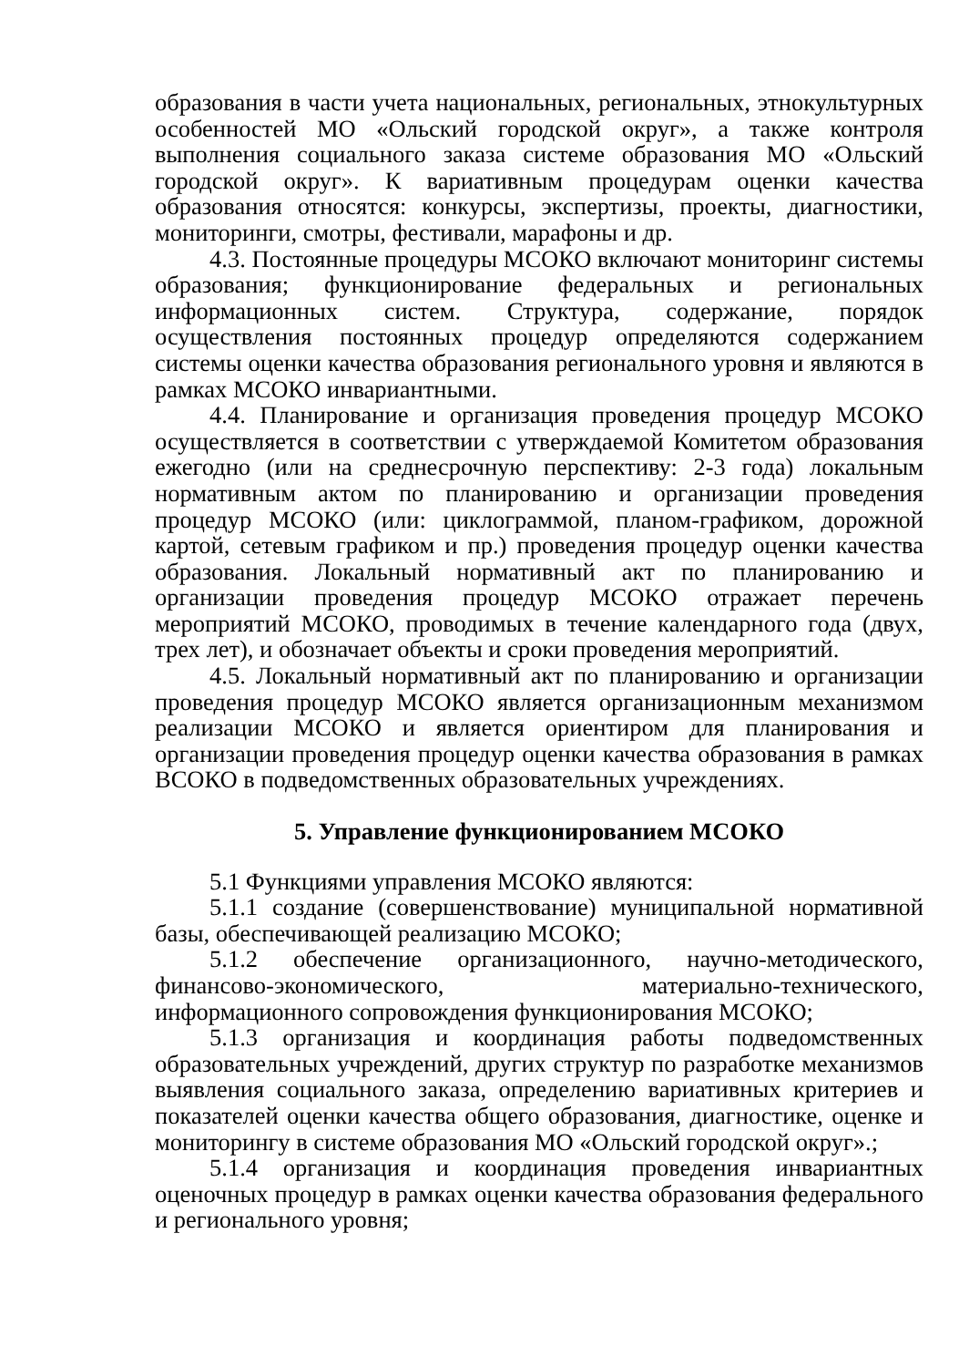образования в части учета национальных, региональных, этнокультурных особенностей МО «Ольский городской округ», а также контроля выполнения социального заказа системе образования МО «Ольский городской округ». К вариативным процедурам оценки качества образования относятся: конкурсы, экспертизы, проекты, диагностики, мониторинги, смотры, фестивали, марафоны и др.
4.3. Постоянные процедуры МСОКО включают мониторинг системы образования; функционирование федеральных и региональных информационных систем. Структура, содержание, порядок осуществления постоянных процедур определяются содержанием системы оценки качества образования регионального уровня и являются в рамках МСОКО инвариантными.
4.4. Планирование и организация проведения процедур МСОКО осуществляется в соответствии с утверждаемой Комитетом образования ежегодно (или на среднесрочную перспективу: 2-3 года) локальным нормативным актом по планированию и организации проведения процедур МСОКО (или: циклограммой, планом-графиком, дорожной картой, сетевым графиком и пр.) проведения процедур оценки качества образования. Локальный нормативный акт по планированию и организации проведения процедур МСОКО отражает перечень мероприятий МСОКО, проводимых в течение календарного года (двух, трех лет), и обозначает объекты и сроки проведения мероприятий.
4.5. Локальный нормативный акт по планированию и организации проведения процедур МСОКО является организационным механизмом реализации МСОКО и является ориентиром для планирования и организации проведения процедур оценки качества образования в рамках ВСОКО в подведомственных образовательных учреждениях.
5. Управление функционированием МСОКО
5.1 Функциями управления МСОКО являются:
5.1.1 создание (совершенствование) муниципальной нормативной базы, обеспечивающей реализацию МСОКО;
5.1.2 обеспечение организационного, научно-методического, финансово-экономического, материально-технического, информационного сопровождения функционирования МСОКО;
5.1.3 организация и координация работы подведомственных образовательных учреждений, других структур по разработке механизмов выявления социального заказа, определению вариативных критериев и показателей оценки качества общего образования, диагностике, оценке и мониторингу в системе образования МО «Ольский городской округ».;
5.1.4 организация и координация проведения инвариантных оценочных процедур в рамках оценки качества образования федерального и регионального уровня;